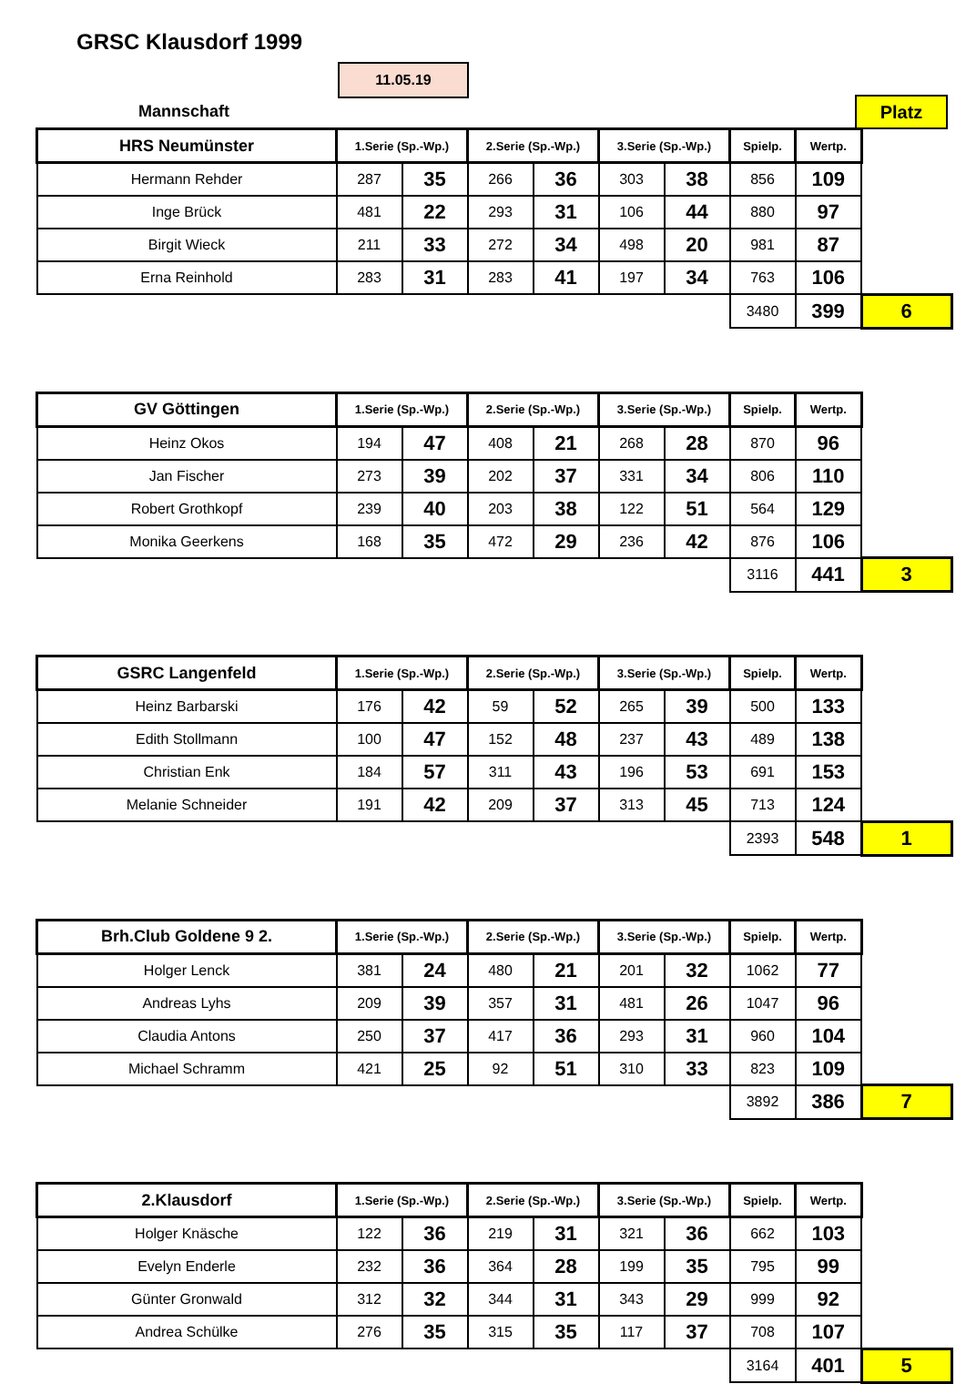GRSC Klausdorf 1999
11.05.19
Mannschaft Platz
| HRS Neumünster | 1.Serie (Sp.-Wp.) | | 2.Serie (Sp.-Wp.) | | 3.Serie (Sp.-Wp.) | | Spielp. | Wertp. | |
| Hermann Rehder | 287 | 35 | 266 | 36 | 303 | 38 | 856 | 109 | |
| Inge Brück | 481 | 22 | 293 | 31 | 106 | 44 | 880 | 97 | |
| Birgit Wieck | 211 | 33 | 272 | 34 | 498 | 20 | 981 | 87 | |
| Erna Reinhold | 283 | 31 | 283 | 41 | 197 | 34 | 763 | 106 | |
| | | | | | | | 3480 | 399 | 6 |
| GV Göttingen | 1.Serie (Sp.-Wp.) | | 2.Serie (Sp.-Wp.) | | 3.Serie (Sp.-Wp.) | | Spielp. | Wertp. | |
| Heinz Okos | 194 | 47 | 408 | 21 | 268 | 28 | 870 | 96 | |
| Jan Fischer | 273 | 39 | 202 | 37 | 331 | 34 | 806 | 110 | |
| Robert Grothkopf | 239 | 40 | 203 | 38 | 122 | 51 | 564 | 129 | |
| Monika Geerkens | 168 | 35 | 472 | 29 | 236 | 42 | 876 | 106 | |
| | | | | | | | 3116 | 441 | 3 |
| GSRC Langenfeld | 1.Serie (Sp.-Wp.) | | 2.Serie (Sp.-Wp.) | | 3.Serie (Sp.-Wp.) | | Spielp. | Wertp. | |
| Heinz Barbarski | 176 | 42 | 59 | 52 | 265 | 39 | 500 | 133 | |
| Edith Stollmann | 100 | 47 | 152 | 48 | 237 | 43 | 489 | 138 | |
| Christian Enk | 184 | 57 | 311 | 43 | 196 | 53 | 691 | 153 | |
| Melanie Schneider | 191 | 42 | 209 | 37 | 313 | 45 | 713 | 124 | |
| | | | | | | | 2393 | 548 | 1 |
| Brh.Club Goldene 9 2. | 1.Serie (Sp.-Wp.) | | 2.Serie (Sp.-Wp.) | | 3.Serie (Sp.-Wp.) | | Spielp. | Wertp. | |
| Holger Lenck | 381 | 24 | 480 | 21 | 201 | 32 | 1062 | 77 | |
| Andreas Lyhs | 209 | 39 | 357 | 31 | 481 | 26 | 1047 | 96 | |
| Claudia Antons | 250 | 37 | 417 | 36 | 293 | 31 | 960 | 104 | |
| Michael Schramm | 421 | 25 | 92 | 51 | 310 | 33 | 823 | 109 | |
| | | | | | | | 3892 | 386 | 7 |
| 2.Klausdorf | 1.Serie (Sp.-Wp.) | | 2.Serie (Sp.-Wp.) | | 3.Serie (Sp.-Wp.) | | Spielp. | Wertp. | |
| Holger Knäsche | 122 | 36 | 219 | 31 | 321 | 36 | 662 | 103 | |
| Evelyn Enderle | 232 | 36 | 364 | 28 | 199 | 35 | 795 | 99 | |
| Günter Gronwald | 312 | 32 | 344 | 31 | 343 | 29 | 999 | 92 | |
| Andrea Schülke | 276 | 35 | 315 | 35 | 117 | 37 | 708 | 107 | |
| | | | | | | | 3164 | 401 | 5 |